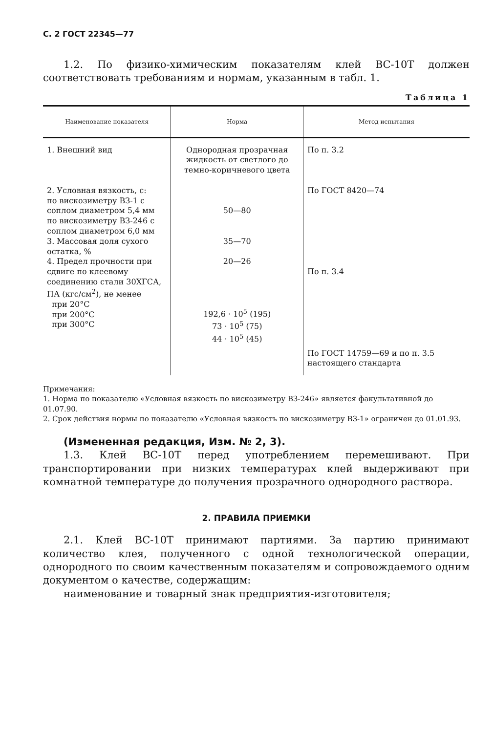С. 2 ГОСТ 22345—77
1.2. По физико-химическим показателям клей ВС-10Т должен соответствовать требованиям и нормам, указанным в табл. 1.
Таблица 1
| Наименование показателя | Норма | Метод испытания |
| --- | --- | --- |
| 1. Внешний вид 2. Условная вязкость, с: по вискозиметру ВЗ-1 с соплом диаметром 5,4 мм по вискозиметру ВЗ-246 с соплом диаметром 6,0 мм 3. Массовая доля сухого остатка, % 4. Предел прочности при сдвиге по клеевому соединению стали 30ХГСА, ПА (кгс/см<sup>2</sup>), не менее при 20°С при 200°С при 300°С | Однородная прозрачная жидкость от светлого до темно-коричневого цвета 50—80 35—70 20—26 192,6 · 10<sup>5</sup> (195) 73 · 10<sup>5</sup> (75) 44 · 10<sup>5</sup> (45) | По п. 3.2 По ГОСТ 8420—74 По п. 3.4 По ГОСТ 14759—69 и по п. 3.5 настоящего стандарта |
Примечания:
1. Норма по показателю «Условная вязкость по вискозиметру ВЗ-246» является факультативной до 01.07.90.
2. Срок действия нормы по показателю «Условная вязкость по вискозиметру ВЗ-1» ограничен до 01.01.93.
(Измененная редакция, Изм. № 2, 3).
1.3. Клей ВС-10Т перед употреблением перемешивают. При транспортировании при низких температурах клей выдерживают при комнатной температуре до получения прозрачного однородного раствора.
2. ПРАВИЛА ПРИЕМКИ
2.1. Клей ВС-10Т принимают партиями. За партию принимают количество клея, полученного с одной технологической операции, однородного по своим качественным показателям и сопровождаемого одним документом о качестве, содержащим:
наименование и товарный знак предприятия-изготовителя;